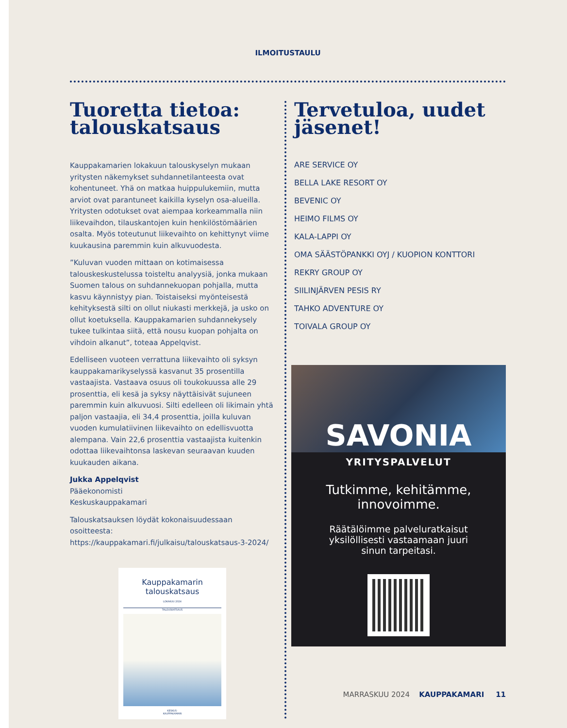ILMOITUSTAULU
Tuoretta tietoa: talouskatsaus
Kauppakamarien lokakuun talouskyselyn mukaan yritysten näkemykset suhdannetilanteesta ovat kohentuneet. Yhä on matkaa huippulukemiin, mutta arviot ovat parantuneet kai­killa kyselyn osa-alueilla. Yritysten odotukset ovat aiempaa korkeammalla niin liikevaihdon, tilauskantojen kuin henki­löstömäärien osalta. Myös toteutunut liikevaihto on kehit­tynyt viime kuukausina paremmin kuin alkuvuodesta.
”Kuluvan vuoden mittaan on kotimaisessa talouskeskus­telussa toisteltu analyysiä, jonka mukaan Suomen talous on suhdannekuopan pohjalla, mutta kasvu käynnistyy pian. Toistaiseksi myönteisestä kehityksestä silti on ollut niukas­ti merkkejä, ja usko on ollut koetuksella. Kauppakamarien suhdannekysely tukee tulkintaa siitä, että nousu kuopan pohjalta on vihdoin alkanut”, toteaa Appelqvist.
Edelliseen vuoteen verrattuna liikevaihto oli syksyn kaup­pakamarikyselyssä kasvanut 35 prosentilla vastaajista. Vastaava osuus oli toukokuussa alle 29 prosenttia, eli kesä ja syksy näyttäisivät sujuneen paremmin kuin alkuvuo­si. Silti edelleen oli likimain yhtä paljon vastaajia, eli 34,4 prosenttia, joilla kuluvan vuoden kumulatiivinen liikevaihto on edellisvuotta alempana. Vain 22,6 prosenttia vastaajista kuitenkin odottaa liikevaihtonsa laskevan seuraavan kuuden kuukauden aikana.
Jukka Appelqvist
Pääekonomisti
Keskuskauppakamari
Talouskatsauksen löydät kokonaisuudessaan osoitteesta: https://kauppakamari.fi/julkaisu/talouskatsaus-3-2024/
Kauppakamarin
talouskatsaus
LOKAKUU 2024
TALOUSKATSAUS
KESKUS-
KAUPPAKAMARI
Tervetuloa, uudet jäsenet!
ARE SERVICE OY
BELLA LAKE RESORT OY
BEVENIC OY
HEIMO FILMS OY
KALA-LAPPI OY
OMA SÄÄSTÖPANKKI OYJ / KUOPION KONTTORI
REKRY GROUP OY
SIILINJÄRVEN PESIS RY
TAHKO ADVENTURE OY
TOIVALA GROUP OY
SAVONIA
YRITYSPALVELUT
Tutkimme, kehitämme,
innovoimme.
Räätälöimme palveluratkaisut
yksilöllisesti vastaamaan juuri
sinun tarpeitasi.
MARRASKUU 2024 KAUPPAKAMARI 11